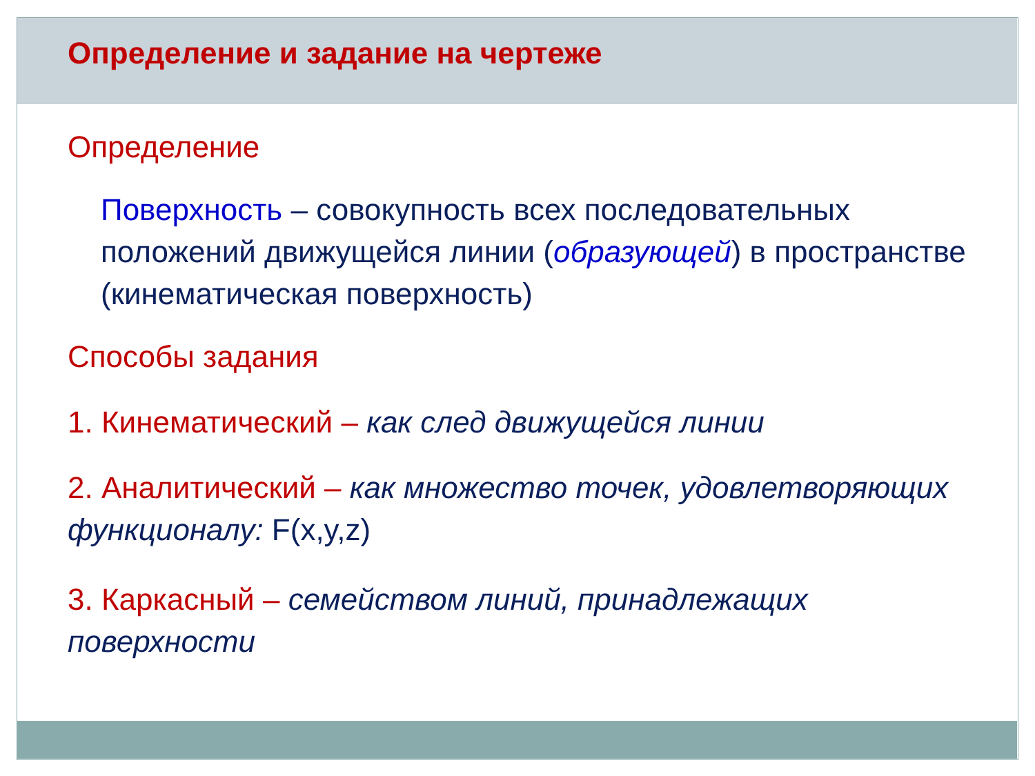Определение и задание на чертеже
Определение
Поверхность – совокупность всех последовательных положений движущейся линии (образующей) в пространстве (кинематическая поверхность)
Способы задания
1. Кинематический – как след движущейся линии
2. Аналитический – как множество точек, удовлетворяющих функционалу: F(x,y,z)
3. Каркасный – семейством линий, принадлежащих поверхности